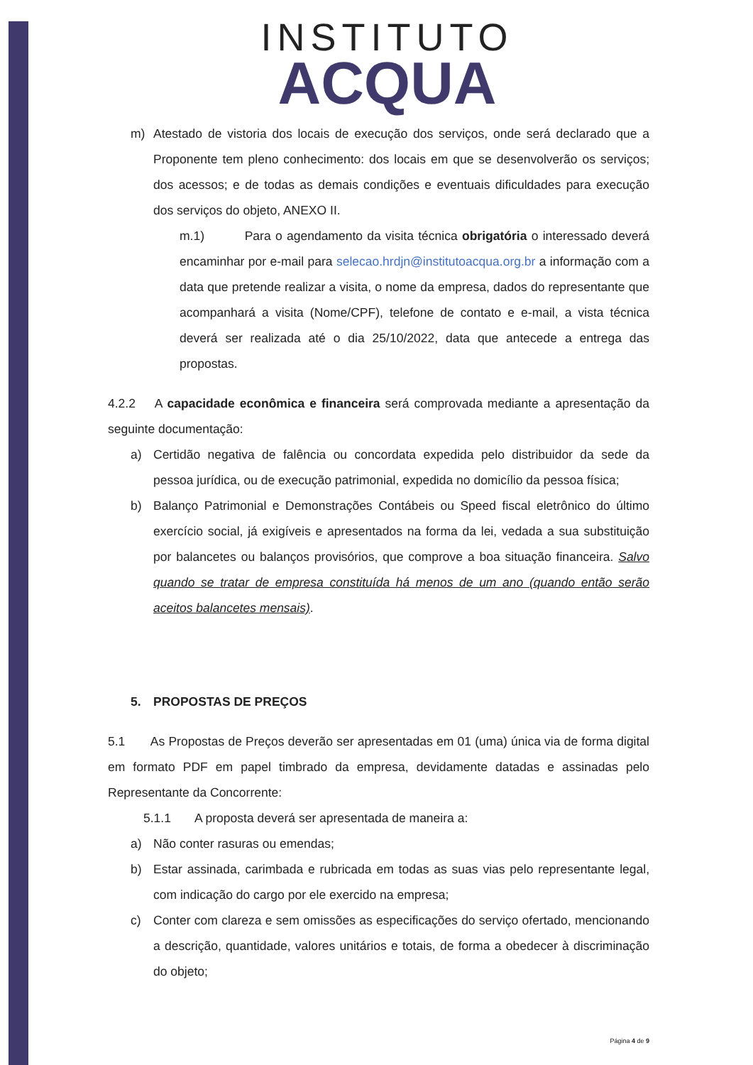INSTITUTO
ACQUA
m) Atestado de vistoria dos locais de execução dos serviços, onde será declarado que a Proponente tem pleno conhecimento: dos locais em que se desenvolverão os serviços; dos acessos; e de todas as demais condições e eventuais dificuldades para execução dos serviços do objeto, ANEXO II.
m.1) Para o agendamento da visita técnica obrigatória o interessado deverá encaminhar por e-mail para selecao.hrdjn@institutoacqua.org.br a informação com a data que pretende realizar a visita, o nome da empresa, dados do representante que acompanhará a visita (Nome/CPF), telefone de contato e e-mail, a vista técnica deverá ser realizada até o dia 25/10/2022, data que antecede a entrega das propostas.
4.2.2 A capacidade econômica e financeira será comprovada mediante a apresentação da seguinte documentação:
a) Certidão negativa de falência ou concordata expedida pelo distribuidor da sede da pessoa jurídica, ou de execução patrimonial, expedida no domicílio da pessoa física;
b) Balanço Patrimonial e Demonstrações Contábeis ou Speed fiscal eletrônico do último exercício social, já exigíveis e apresentados na forma da lei, vedada a sua substituição por balancetes ou balanços provisórios, que comprove a boa situação financeira. Salvo quando se tratar de empresa constituída há menos de um ano (quando então serão aceitos balancetes mensais).
5. PROPOSTAS DE PREÇOS
5.1 As Propostas de Preços deverão ser apresentadas em 01 (uma) única via de forma digital em formato PDF em papel timbrado da empresa, devidamente datadas e assinadas pelo Representante da Concorrente:
5.1.1 A proposta deverá ser apresentada de maneira a:
a) Não conter rasuras ou emendas;
b) Estar assinada, carimbada e rubricada em todas as suas vias pelo representante legal, com indicação do cargo por ele exercido na empresa;
c) Conter com clareza e sem omissões as especificações do serviço ofertado, mencionando a descrição, quantidade, valores unitários e totais, de forma a obedecer à discriminação do objeto;
Página 4 de 9